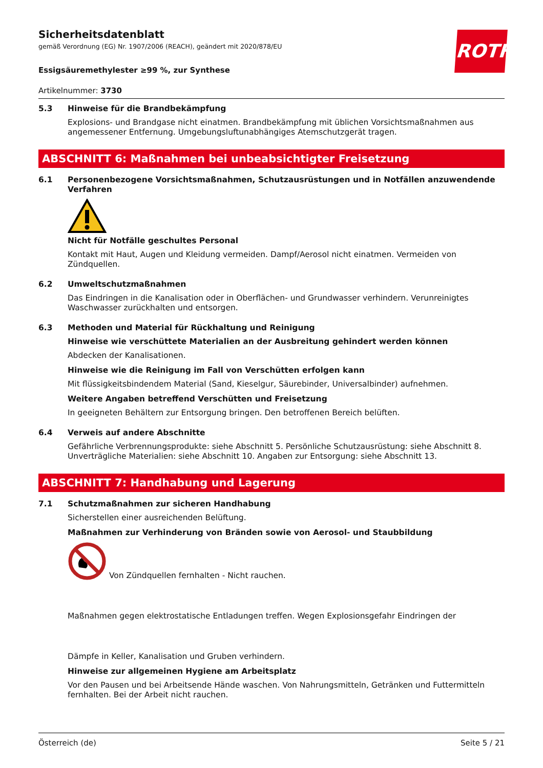Sicherheitsdatenblatt
gemäß Verordnung (EG) Nr. 1907/2006 (REACH), geändert mit 2020/878/EU
ROTH
Essigsäuremethylester ≥99 %, zur Synthese
Artikelnummer: 3730
5.3
Hinweise für die Brandbekämpfung
Explosions- und Brandgase nicht einatmen. Brandbekämpfung mit üblichen Vorsichtsmaßnahmen aus angemessener Entfernung. Umgebungsluftunabhängiges Atemschutzgerät tragen.
ABSCHNITT 6: Maßnahmen bei unbeabsichtigter Freisetzung
6.1
Personenbezogene Vorsichtsmaßnahmen, Schutzausrüstungen und in Notfällen anzuwendende Verfahren
Nicht für Notfälle geschultes Personal
Kontakt mit Haut, Augen und Kleidung vermeiden. Dampf/Aerosol nicht einatmen. Vermeiden von Zündquellen.
6.2
Umweltschutzmaßnahmen
Das Eindringen in die Kanalisation oder in Oberflächen- und Grundwasser verhindern. Verunreinigtes Waschwasser zurückhalten und entsorgen.
6.3
Methoden und Material für Rückhaltung und Reinigung
Hinweise wie verschüttete Materialien an der Ausbreitung gehindert werden können
Abdecken der Kanalisationen.
Hinweise wie die Reinigung im Fall von Verschütten erfolgen kann
Mit flüssigkeitsbindendem Material (Sand, Kieselgur, Säurebinder, Universalbinder) aufnehmen.
Weitere Angaben betreffend Verschütten und Freisetzung
In geeigneten Behältern zur Entsorgung bringen. Den betroffenen Bereich belüften.
6.4
Verweis auf andere Abschnitte
Gefährliche Verbrennungsprodukte: siehe Abschnitt 5. Persönliche Schutzausrüstung: siehe Abschnitt 8. Unverträgliche Materialien: siehe Abschnitt 10. Angaben zur Entsorgung: siehe Abschnitt 13.
ABSCHNITT 7: Handhabung und Lagerung
7.1
Schutzmaßnahmen zur sicheren Handhabung
Sicherstellen einer ausreichenden Belüftung.
Maßnahmen zur Verhinderung von Bränden sowie von Aerosol- und Staubbildung
Von Zündquellen fernhalten - Nicht rauchen.
Maßnahmen gegen elektrostatische Entladungen treffen. Wegen Explosionsgefahr Eindringen der
Dämpfe in Keller, Kanalisation und Gruben verhindern.
Hinweise zur allgemeinen Hygiene am Arbeitsplatz
Vor den Pausen und bei Arbeitsende Hände waschen. Von Nahrungsmitteln, Getränken und Futtermitteln fernhalten. Bei der Arbeit nicht rauchen.
Österreich (de) Seite 5 / 21